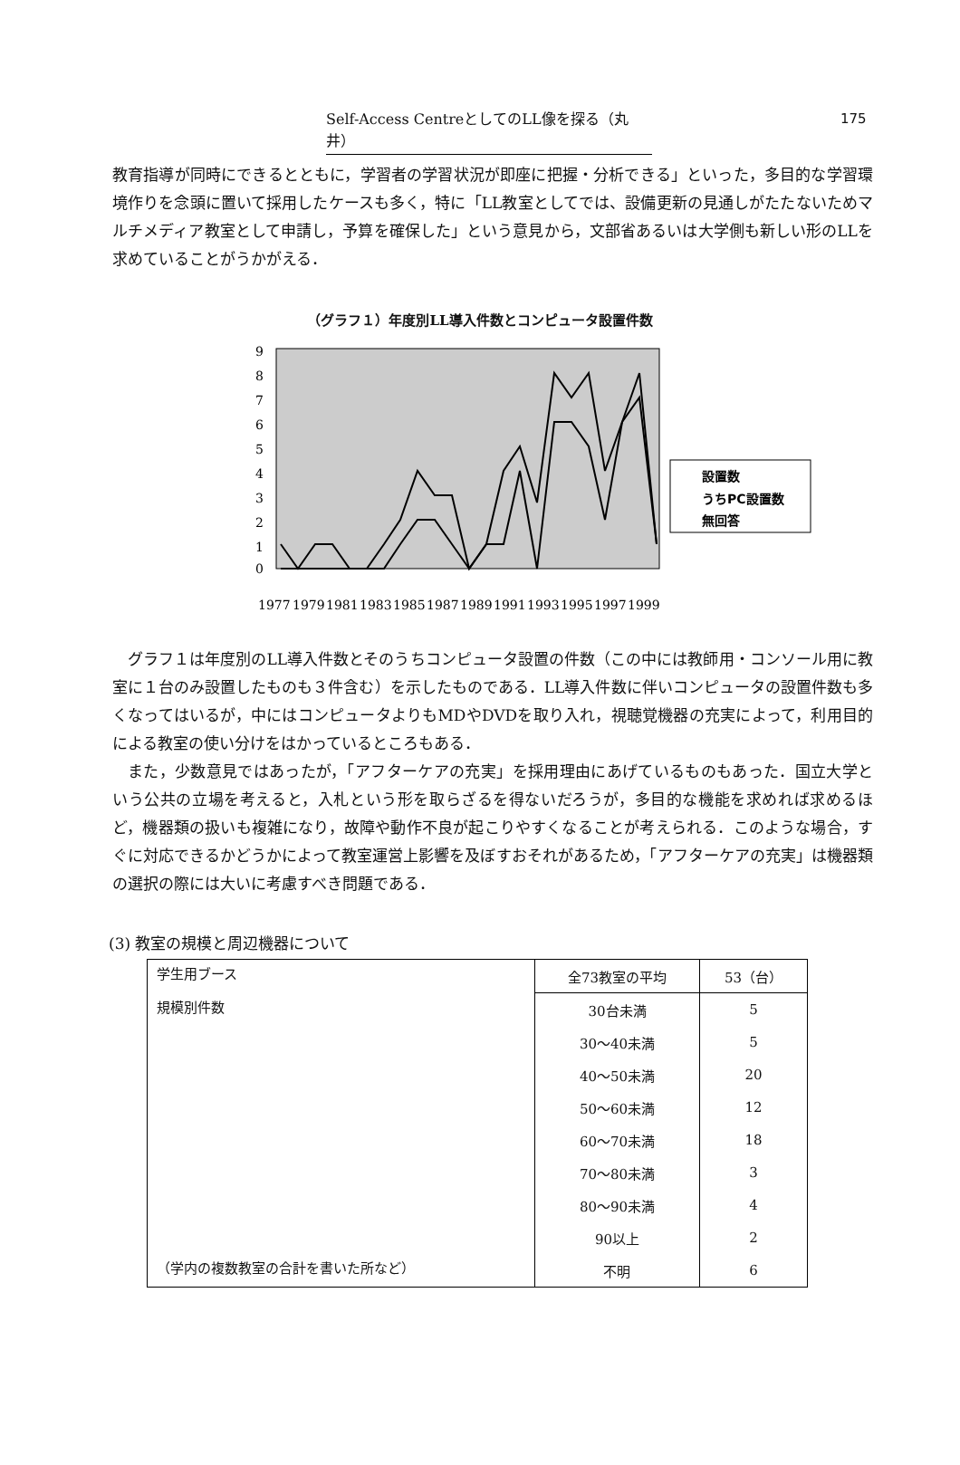Self-Access CentreとしてのLL像を探る（丸井） 175
教育指導が同時にできるとともに，学習者の学習状況が即座に把握・分析できる」といった，多目的な学習環境作りを念頭に置いて採用したケースも多く，特に「LL教室としてでは、設備更新の見通しがたたないためマルチメディア教室として申請し，予算を確保した」という意見から，文部省あるいは大学側も新しい形のLLを求めていることがうかがえる．
（グラフ１）年度別LL導入件数とコンピュータ設置件数
9
8
7
6
5
4
3
2
1
0
1977
1979
1981
1983
1985
1987
1989
1991
1993
1995
1997
1999
設置数
うちPC設置数
無回答
グラフ１は年度別のLL導入件数とそのうちコンピュータ設置の件数（この中には教師用・コンソール用に教室に１台のみ設置したものも３件含む）を示したものである．LL導入件数に伴いコンピュータの設置件数も多くなってはいるが，中にはコンピュータよりもMDやDVDを取り入れ，視聴覚機器の充実によって，利用目的による教室の使い分けをはかっているところもある．
また，少数意見ではあったが，「アフターケアの充実」を採用理由にあげているものもあった．国立大学という公共の立場を考えると，入札という形を取らざるを得ないだろうが，多目的な機能を求めれば求めるほど，機器類の扱いも複雑になり，故障や動作不良が起こりやすくなることが考えられる．このような場合，すぐに対応できるかどうかによって教室運営上影響を及ぼすおそれがあるため，「アフターケアの充実」は機器類の選択の際には大いに考慮すべき問題である．
(3) 教室の規模と周辺機器について
| 学生用ブース | 全73教室の平均 | 53（台） |
| 規模別件数 | 30台未満 | 5 |
| | 30～40未満 | 5 |
| | 40～50未満 | 20 |
| | 50～60未満 | 12 |
| | 60～70未満 | 18 |
| | 70～80未満 | 3 |
| | 80～90未満 | 4 |
| | 90以上 | 2 |
| （学内の複数教室の合計を書いた所など） | 不明 | 6 |